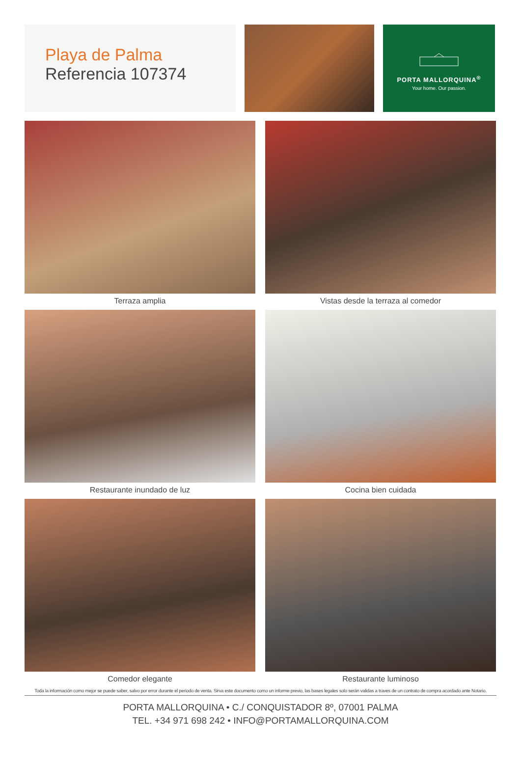Playa de Palma
Referencia 107374
PORTA MALLORQUINA<sup>®</sup>
Your home. Our passion.
Terraza amplia
Vistas desde la terraza al comedor
Restaurante inundado de luz
Cocina bien cuidada
Comedor elegante
Restaurante luminoso
Toda la información como mejor se puede saber, salvo por error durante el periodo de venta. Sirva este documento como un informe previo, las bases legales solo serán validas a traves de un contrato de compra acordado ante Notario.
PORTA MALLORQUINA • C./ CONQUISTADOR 8º, 07001 PALMA
TEL. +34 971 698 242 • INFO@PORTAMALLORQUINA.COM